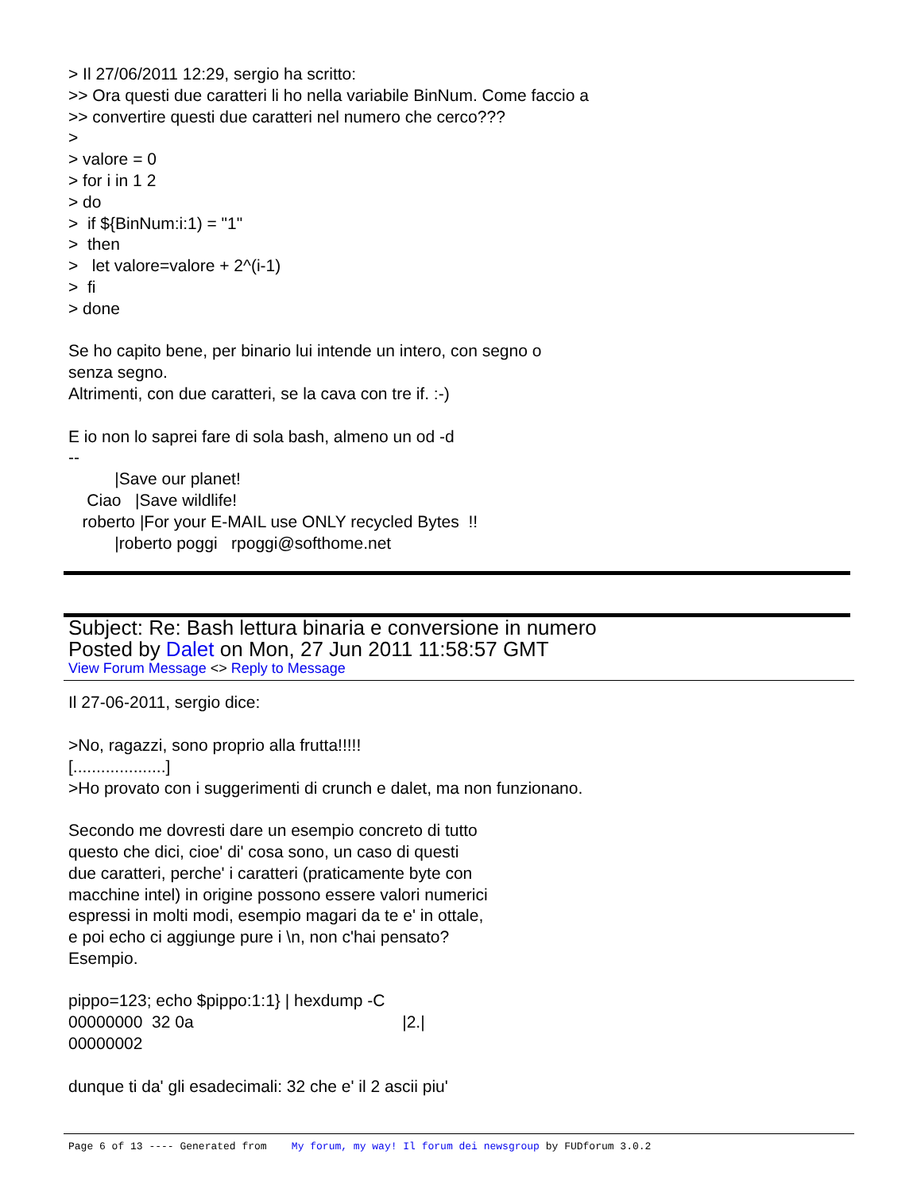> Il 27/06/2011 12:29, sergio ha scritto: >> Ora questi due caratteri li ho nella variabile BinNum. Come faccio a >> convertire questi due caratteri nel numero che cerco??? > > valore = 0 > for i in 1 2 > do > if ${BinNum:i:1) = "1" > then > let valore=valore + 2^(i-1) > fi > done Se ho capito bene, per binario lui intende un intero, con segno o senza segno. Altrimenti, con due caratteri, se la cava con tre if. :-) E io non lo saprei fare di sola bash, almeno un od -d -- |Save our planet! Ciao |Save wildlife! roberto |For your E-MAIL use ONLY recycled Bytes !! |roberto poggi rpoggi@softhome.net
Subject: Re: Bash lettura binaria e conversione in numero
Posted by Dalet on Mon, 27 Jun 2011 11:58:57 GMT
View Forum Message <> Reply to Message
Il 27-06-2011, sergio dice: >No, ragazzi, sono proprio alla frutta!!!!! [....................] >Ho provato con i suggerimenti di crunch e dalet, ma non funzionano. Secondo me dovresti dare un esempio concreto di tutto questo che dici, cioe' di' cosa sono, un caso di questi due caratteri, perche' i caratteri (praticamente byte con macchine intel) in origine possono essere valori numerici espressi in molti modi, esempio magari da te e' in ottale, e poi echo ci aggiunge pure i \n, non c'hai pensato? Esempio. pippo=123; echo $pippo:1:1} | hexdump -C 00000000 32 0a |2.| 00000002 dunque ti da' gli esadecimali: 32 che e' il 2 ascii piu'
Page 6 of 13 ---- Generated from My forum, my way! Il forum dei newsgroup by FUDforum 3.0.2